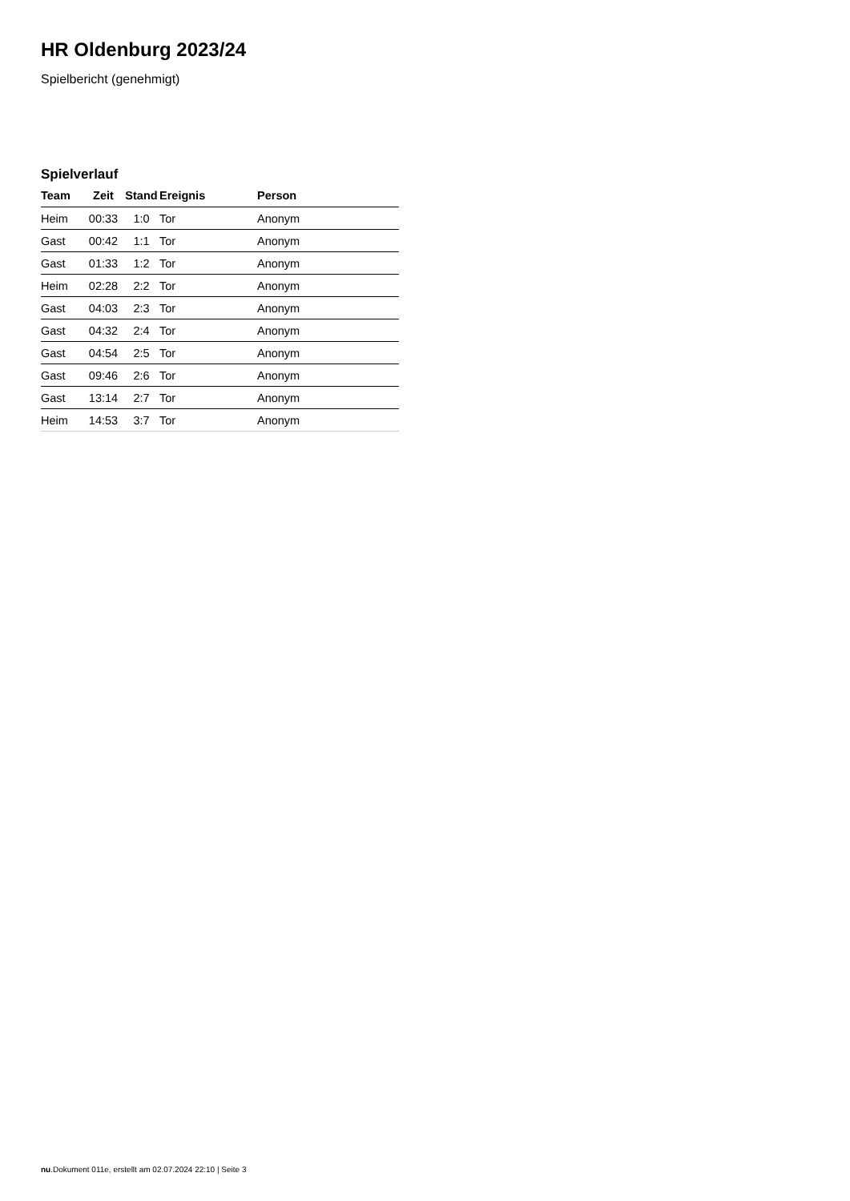HR Oldenburg 2023/24
Spielbericht (genehmigt)
Spielverlauf
| Team | Zeit | Stand | Ereignis | Person |
| --- | --- | --- | --- | --- |
| Heim | 00:33 | 1:0 | Tor | Anonym |
| Gast | 00:42 | 1:1 | Tor | Anonym |
| Gast | 01:33 | 1:2 | Tor | Anonym |
| Heim | 02:28 | 2:2 | Tor | Anonym |
| Gast | 04:03 | 2:3 | Tor | Anonym |
| Gast | 04:32 | 2:4 | Tor | Anonym |
| Gast | 04:54 | 2:5 | Tor | Anonym |
| Gast | 09:46 | 2:6 | Tor | Anonym |
| Gast | 13:14 | 2:7 | Tor | Anonym |
| Heim | 14:53 | 3:7 | Tor | Anonym |
nu.Dokument 011e, erstellt am 02.07.2024 22:10 | Seite 3